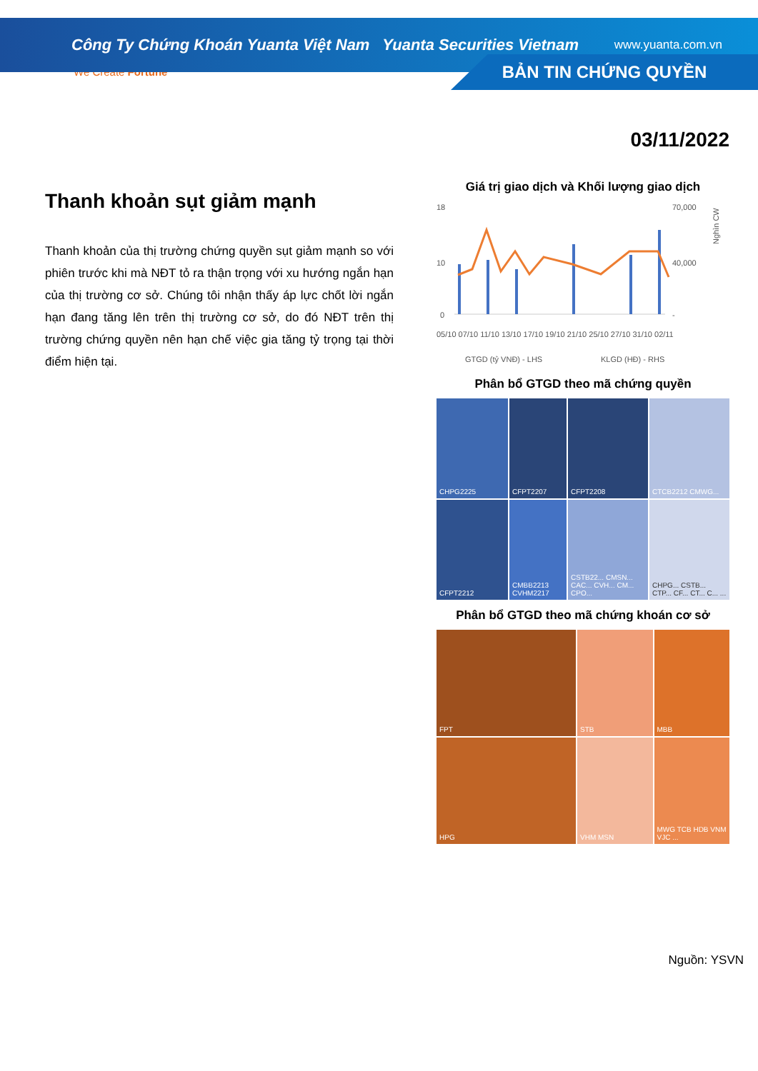Công Ty Chứng Khoán Yuanta Việt Nam Yuanta Securities Vietnam www.yuanta.com.vn
We Create Fortune
BẢN TIN CHỨNG QUYỀN
Thanh khoản sụt giảm mạnh
Thanh khoản của thị trường chứng quyền sụt giảm mạnh so với phiên trước khi mà NĐT tỏ ra thận trọng với xu hướng ngắn hạn của thị trường cơ sở. Chúng tôi nhận thấy áp lực chốt lời ngắn hạn đang tăng lên trên thị trường cơ sở, do đó NĐT trên thị trường chứng quyền nên hạn chế việc gia tăng tỷ trọng tại thời điểm hiện tại.
03/11/2022
Giá trị giao dịch và Khối lượng giao dịch
18
10
0
70,000
40,000
-
Nghìn CW
05/10 07/10 11/10 13/10 17/10 19/10 21/10 25/10 27/10 31/10 02/11
GTGD (tỷ VNĐ) - LHS
KLGD (HĐ) - RHS
Phân bổ GTGD theo mã chứng quyền
CHPG2225
CFPT2207
CFPT2208
CTCB2212 CMWG...
CFPT2212
CMBB2213 CVHM2217
CSTB22... CMSN... CAC... CVH... CM... CPO...
CHPG... CSTB... CTP... CF... CT... C... ...
Phân bổ GTGD theo mã chứng khoán cơ sở
FPT
STB
MBB
HPG
VHM MSN
MWG TCB HDB VNM VJC ...
Nguồn: YSVN